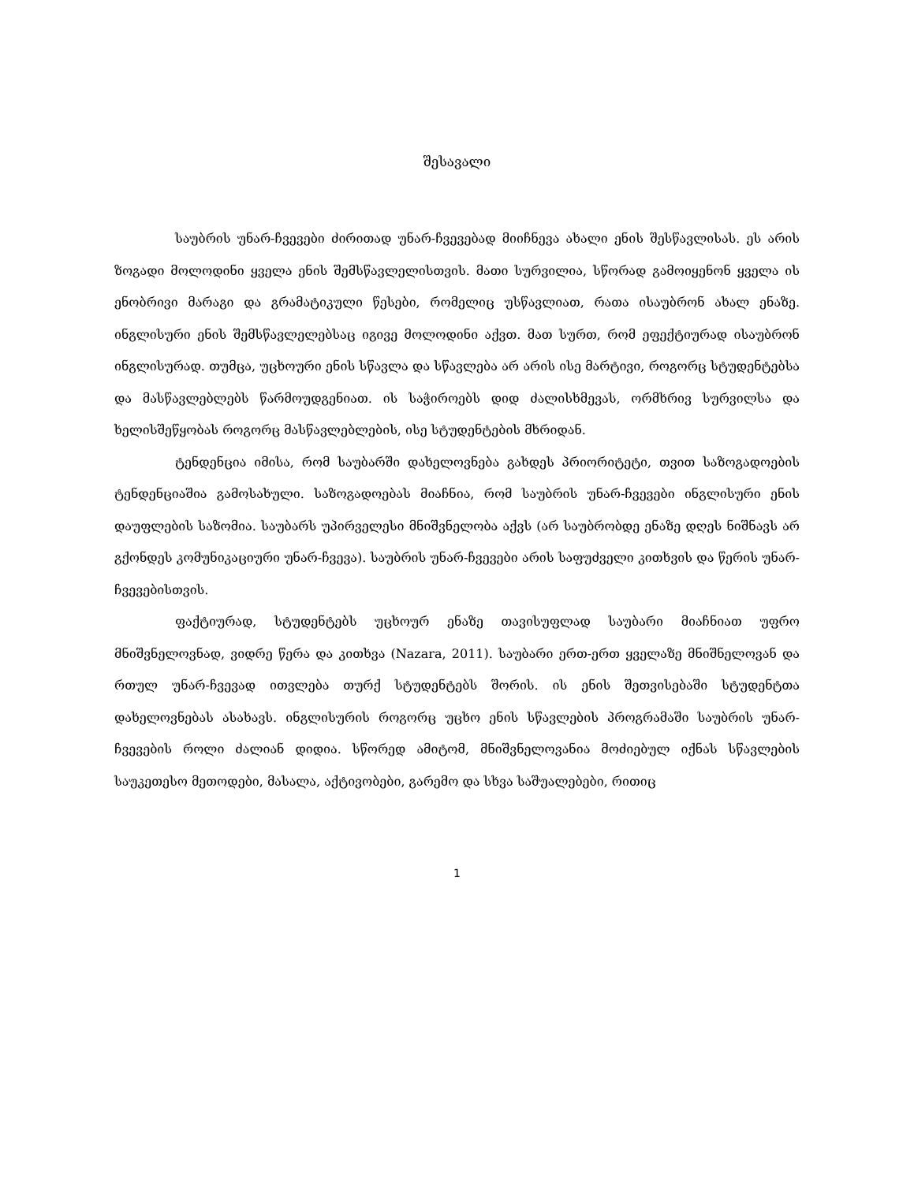შესავალი
საუბრის უნარ-ჩვევები ძირითად უნარ-ჩვევებად მიიჩნევა ახალი ენის შესწავლისას. ეს არის ზოგადი მოლოდინი ყველა ენის შემსწავლელისთვის. მათი სურვილია, სწორად გამოიყენონ ყველა ის ენობრივი მარაგი და გრამატიკული წესები, რომელიც უსწავლიათ, რათა ისაუბრონ ახალ ენაზე. ინგლისური ენის შემსწავლელებსაც იგივე მოლოდინი აქვთ. მათ სურთ, რომ ეფექტიურად ისაუბრონ ინგლისურად. თუმცა, უცხოური ენის სწავლა და სწავლება არ არის ისე მარტივი, როგორც სტუდენტებსა და მასწავლებლებს წარმოუდგენიათ. ის საჭიროებს დიდ ძალისხმევას, ორმხრივ სურვილსა და ხელისშეწყობას როგორც მასწავლებლების, ისე სტუდენტების მხრიდან.
ტენდენცია იმისა, რომ საუბარში დახელოვნება გახდეს პრიორიტეტი, თვით საზოგადოების ტენდენციაშია გამოსახული. საზოგადოებას მიაჩნია, რომ საუბრის უნარ-ჩვევები ინგლისური ენის დაუფლების საზომია. საუბარს უპირველესი მნიშვნელობა აქვს (არ საუბრობდე ენაზე დღეს ნიშნავს არ გქონდეს კომუნიკაციური უნარ-ჩვევა). საუბრის უნარ-ჩვევები არის საფუძველი კითხვის და წერის უნარ-ჩვევებისთვის.
ფაქტიურად, სტუდენტებს უცხოურ ენაზე თავისუფლად საუბარი მიაჩნიათ უფრო მნიშვნელოვნად, ვიდრე წერა და კითხვა (Nazara, 2011). საუბარი ერთ-ერთ ყველაზე მნიშნელოვან და რთულ უნარ-ჩვევად ითვლება თურქ სტუდენტებს შორის. ის ენის შეთვისებაში სტუდენტთა დახელოვნებას ასახავს. ინგლისურის როგორც უცხო ენის სწავლების პროგრამაში საუბრის უნარ-ჩვევების როლი ძალიან დიდია. სწორედ ამიტომ, მნიშვნელოვანია მოძიებულ იქნას სწავლების საუკეთესო მეთოდები, მასალა, აქტივობები, გარემო და სხვა საშუალებები, რითიც
1